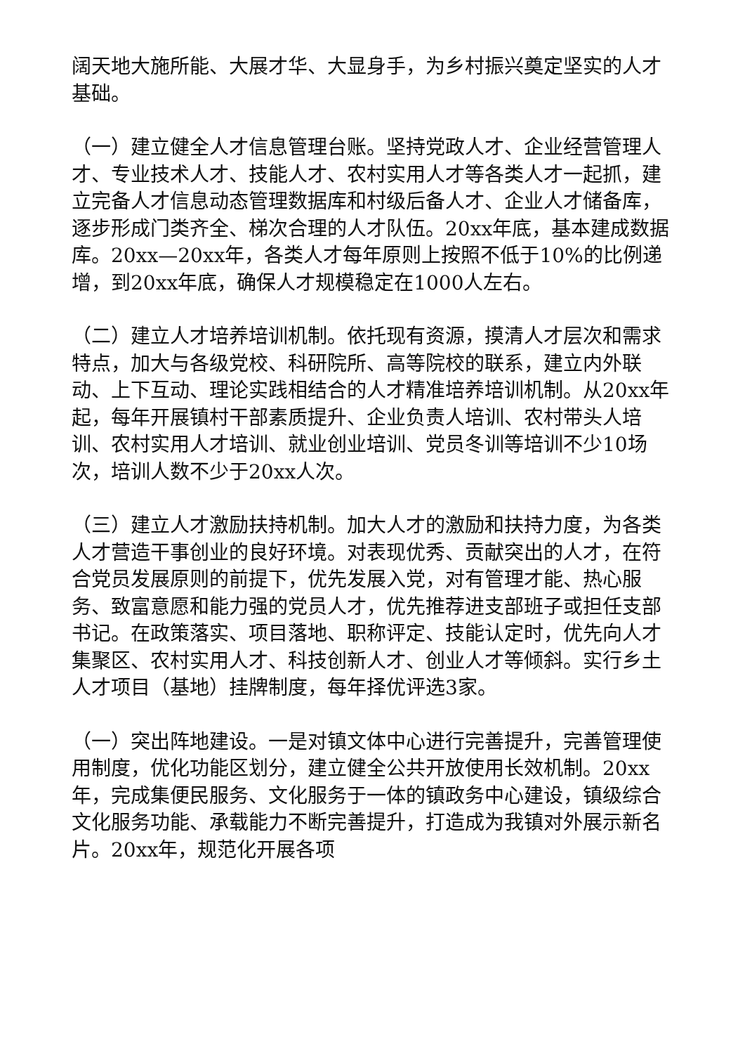阔天地大施所能、大展才华、大显身手，为乡村振兴奠定坚实的人才基础。
（一）建立健全人才信息管理台账。坚持党政人才、企业经营管理人才、专业技术人才、技能人才、农村实用人才等各类人才一起抓，建立完备人才信息动态管理数据库和村级后备人才、企业人才储备库，逐步形成门类齐全、梯次合理的人才队伍。20xx年底，基本建成数据库。20xx—20xx年，各类人才每年原则上按照不低于10%的比例递增，到20xx年底，确保人才规模稳定在1000人左右。
（二）建立人才培养培训机制。依托现有资源，摸清人才层次和需求特点，加大与各级党校、科研院所、高等院校的联系，建立内外联动、上下互动、理论实践相结合的人才精准培养培训机制。从20xx年起，每年开展镇村干部素质提升、企业负责人培训、农村带头人培训、农村实用人才培训、就业创业培训、党员冬训等培训不少10场次，培训人数不少于20xx人次。
（三）建立人才激励扶持机制。加大人才的激励和扶持力度，为各类人才营造干事创业的良好环境。对表现优秀、贡献突出的人才，在符合党员发展原则的前提下，优先发展入党，对有管理才能、热心服务、致富意愿和能力强的党员人才，优先推荐进支部班子或担任支部书记。在政策落实、项目落地、职称评定、技能认定时，优先向人才集聚区、农村实用人才、科技创新人才、创业人才等倾斜。实行乡土人才项目（基地）挂牌制度，每年择优评选3家。
（一）突出阵地建设。一是对镇文体中心进行完善提升，完善管理使用制度，优化功能区划分，建立健全公共开放使用长效机制。20xx年，完成集便民服务、文化服务于一体的镇政务中心建设，镇级综合文化服务功能、承载能力不断完善提升，打造成为我镇对外展示新名片。20xx年，规范化开展各项